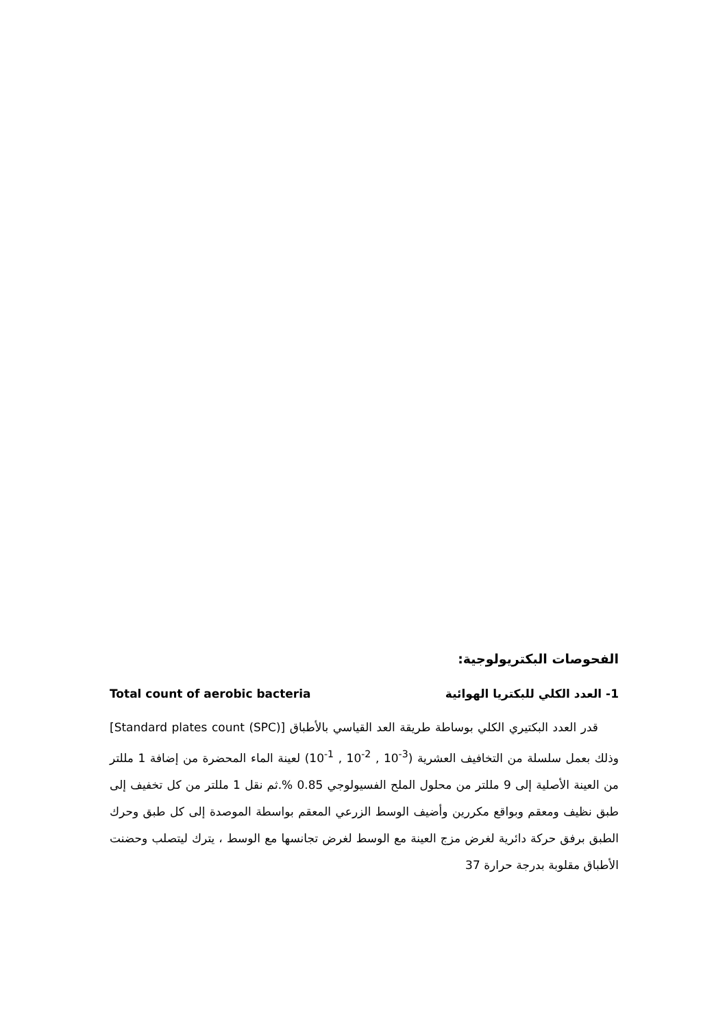الفحوصات البكتريولوجية:
1- العدد الكلي للبكتريا الهوائية Total count of aerobic bacteria
قدر العدد البكتيري الكلي بوساطة طريقة العد القياسي بالأطباق [Standard plates count (SPC)] وذلك بعمل سلسلة من التخافيف العشرية (10<sup>-1</sup> , 10<sup>-2</sup> , 10<sup>-3</sup>) لعينة الماء المحضرة من إضافة 1 مللتر من العينة الأصلية إلى 9 مللتر من محلول الملح الفسيولوجي 0.85 %.ثم نقل 1 مللتر من كل تخفيف إلى طبق نظيف ومعقم وبواقع مكررين وأضيف الوسط الزرعي المعقم بواسطة الموصدة إلى كل طبق وحرك الطبق برفق حركة دائرية لغرض مزج العينة مع الوسط لغرض تجانسها مع الوسط ، يترك ليتصلب وحضنت الأطباق مقلوبة بدرجة حرارة 37